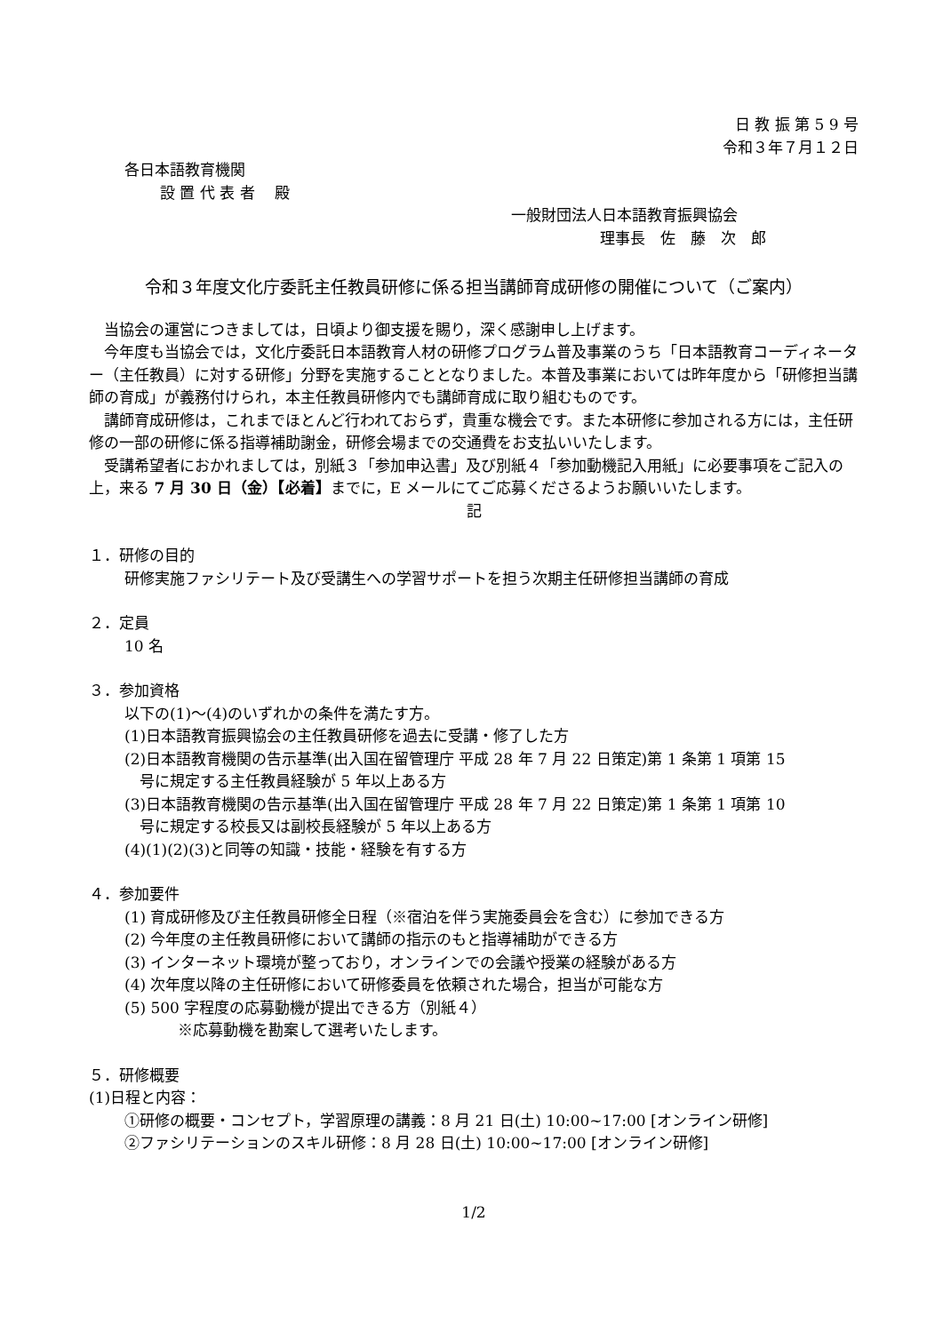日 教 振 第 5 9 号
令和３年７月１２日
各日本語教育機関
設 置 代 表 者　 殿
一般財団法人日本語教育振興協会
理事長　佐　藤　次　郎
令和３年度文化庁委託主任教員研修に係る担当講師育成研修の開催について（ご案内）
　当協会の運営につきましては，日頃より御支援を賜り，深く感謝申し上げます。
　今年度も当協会では，文化庁委託日本語教育人材の研修プログラム普及事業のうち「日本語教育コーディネーター（主任教員）に対する研修」分野を実施することとなりました。本普及事業においては昨年度から「研修担当講師の育成」が義務付けられ，本主任教員研修内でも講師育成に取り組むものです。
　講師育成研修は，これまでほとんど行われておらず，貴重な機会です。また本研修に参加される方には，主任研修の一部の研修に係る指導補助謝金，研修会場までの交通費をお支払いいたします。
　受講希望者におかれましては，別紙３「参加申込書」及び別紙４「参加動機記入用紙」に必要事項をご記入の上，来る 7 月 30 日（金）【必着】までに，E メールにてご応募くださるようお願いいたします。
記
１．研修の目的
研修実施ファシリテート及び受講生への学習サポートを担う次期主任研修担当講師の育成
２．定員
10 名
３．参加資格
以下の(1)～(4)のいずれかの条件を満たす方。
(1)日本語教育振興協会の主任教員研修を過去に受講・修了した方
(2)日本語教育機関の告示基準(出入国在留管理庁 平成 28 年 7 月 22 日策定)第 1 条第 1 項第 15
　号に規定する主任教員経験が 5 年以上ある方
(3)日本語教育機関の告示基準(出入国在留管理庁 平成 28 年 7 月 22 日策定)第 1 条第 1 項第 10
　号に規定する校長又は副校長経験が 5 年以上ある方
(4)(1)(2)(3)と同等の知識・技能・経験を有する方
４．参加要件
(1) 育成研修及び主任教員研修全日程（※宿泊を伴う実施委員会を含む）に参加できる方
(2) 今年度の主任教員研修において講師の指示のもと指導補助ができる方
(3) インターネット環境が整っており，オンラインでの会議や授業の経験がある方
(4) 次年度以降の主任研修において研修委員を依頼された場合，担当が可能な方
(5) 500 字程度の応募動機が提出できる方（別紙４）
※応募動機を勘案して選考いたします。
５．研修概要
(1)日程と内容：
①研修の概要・コンセプト，学習原理の講義：8 月 21 日(土) 10:00~17:00 [オンライン研修]
②ファシリテーションのスキル研修：8 月 28 日(土) 10:00~17:00 [オンライン研修]
1/2